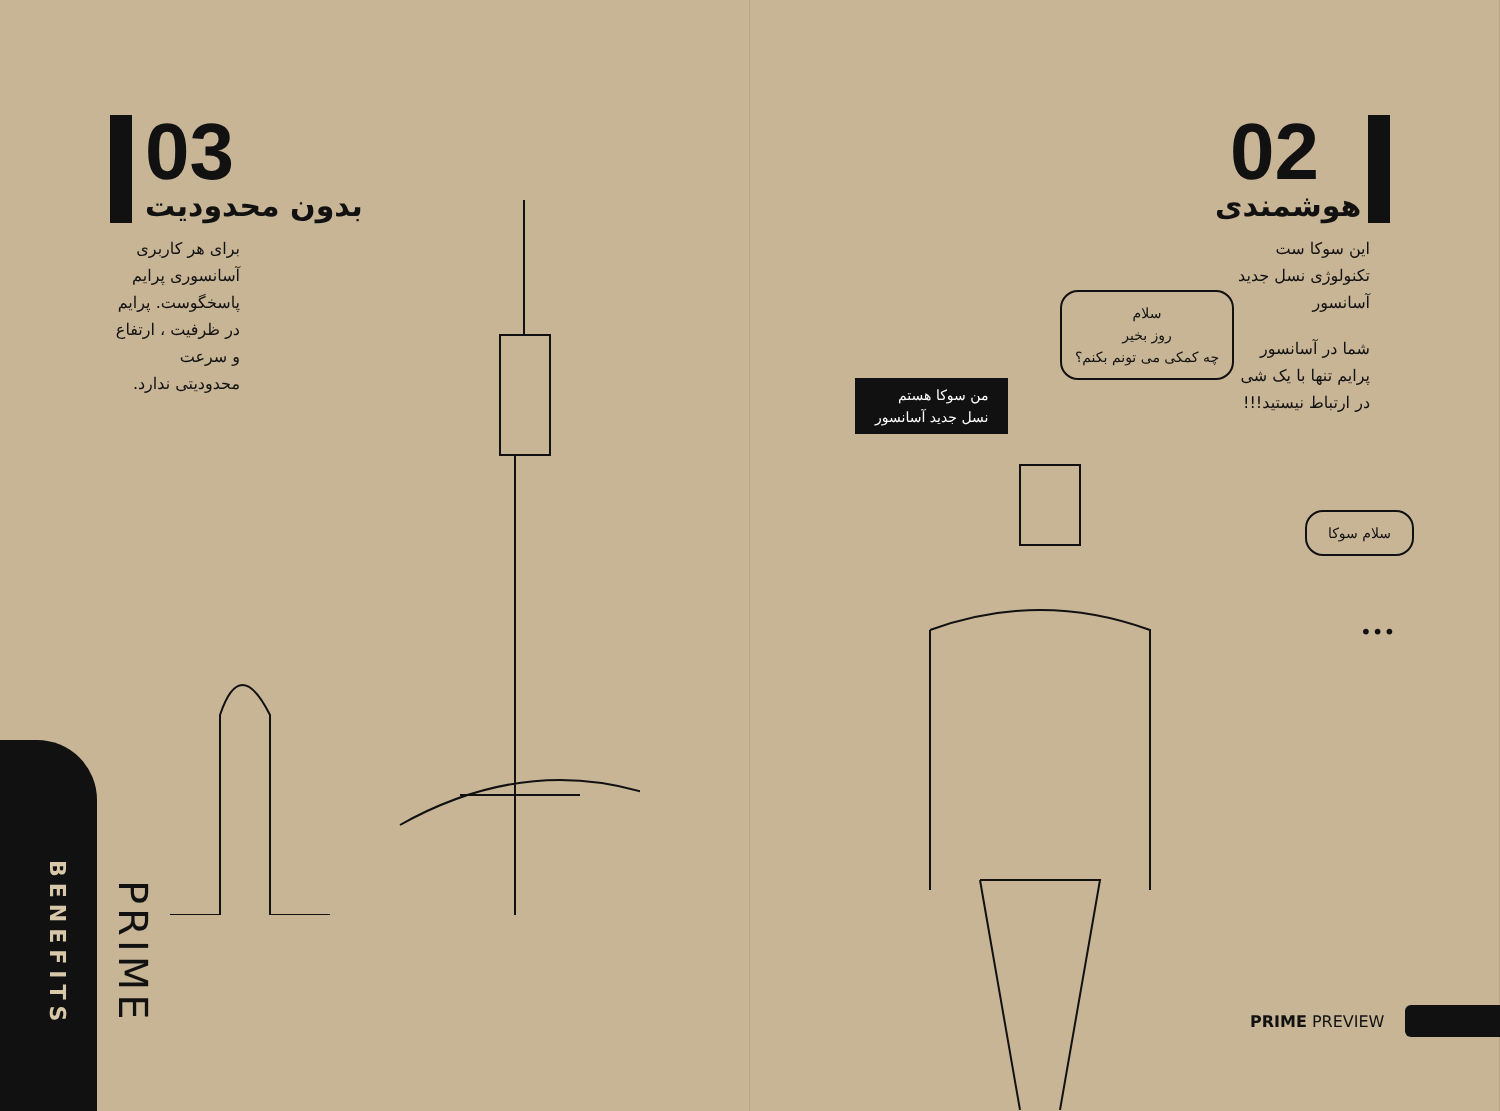03 بدون محدودیت
برای هر کاربری آسانسوری پرایم پاسخگوست. پرایم در ظرفیت ، ارتفاع و سرعت محدودیتی ندارد.
BENEFITS
PRIME
02
هوشمندی
این سوکا ست تکنولوژی نسل جدید آسانسور
شما در آسانسور پرایم تنها با یک شی در ارتباط نیستید!!!
سلام
روز بخیر
چه کمکی می تونم بکنم؟
من سوکا هستم
نسل جدید آسانسور
سلام سوکا
•••
PRIME PREVIEW